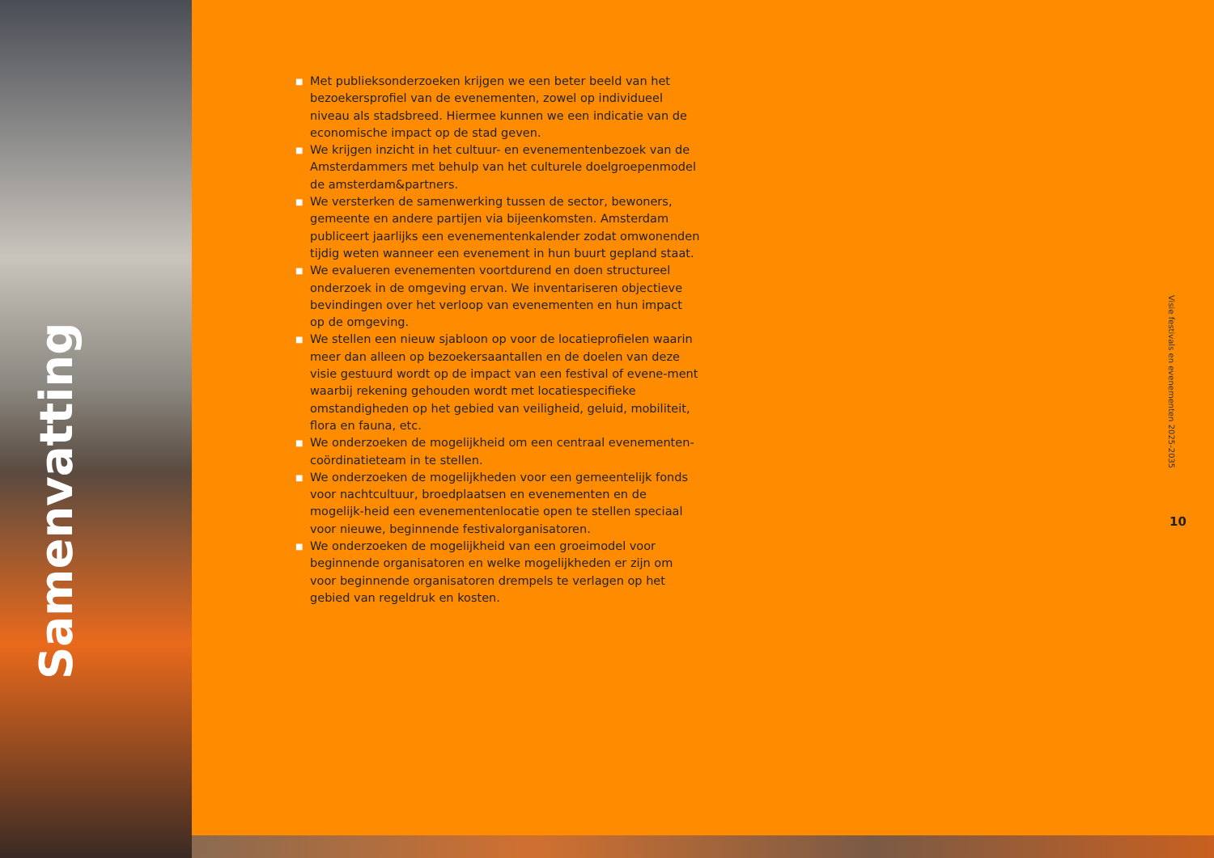Samenvatting
■ Met publieksonderzoeken krijgen we een beter beeld van het bezoekersprofiel van de evenementen, zowel op individueel niveau als stadsbreed. Hiermee kunnen we een indicatie van de economische impact op de stad geven.
■ We krijgen inzicht in het cultuur- en evenementenbezoek van de Amsterdammers met behulp van het culturele doelgroepenmodel de amsterdam&partners.
■ We versterken de samenwerking tussen de sector, bewoners, gemeente en andere partijen via bijeenkomsten. Amsterdam publiceert jaarlijks een evenementenkalender zodat omwonenden tijdig weten wanneer een evenement in hun buurt gepland staat.
■ We evalueren evenementen voortdurend en doen structureel onderzoek in de omgeving ervan. We inventariseren objectieve bevindingen over het verloop van evenementen en hun impact op de omgeving.
■ We stellen een nieuw sjabloon op voor de locatieprofielen waarin meer dan alleen op bezoekersaantallen en de doelen van deze visie gestuurd wordt op de impact van een festival of evene-ment waarbij rekening gehouden wordt met locatiespecifieke omstandigheden op het gebied van veiligheid, geluid, mobiliteit, flora en fauna, etc.
■ We onderzoeken de mogelijkheid om een centraal evenementen-coördinatieteam in te stellen.
■ We onderzoeken de mogelijkheden voor een gemeentelijk fonds voor nachtcultuur, broedplaatsen en evenementen en de mogelijk-heid een evenementenlocatie open te stellen speciaal voor nieuwe, beginnende festivalorganisatoren.
■ We onderzoeken de mogelijkheid van een groeimodel voor beginnende organisatoren en welke mogelijkheden er zijn om voor beginnende organisatoren drempels te verlagen op het gebied van regeldruk en kosten.
Visie festivals en evenementen 2025-2035
10